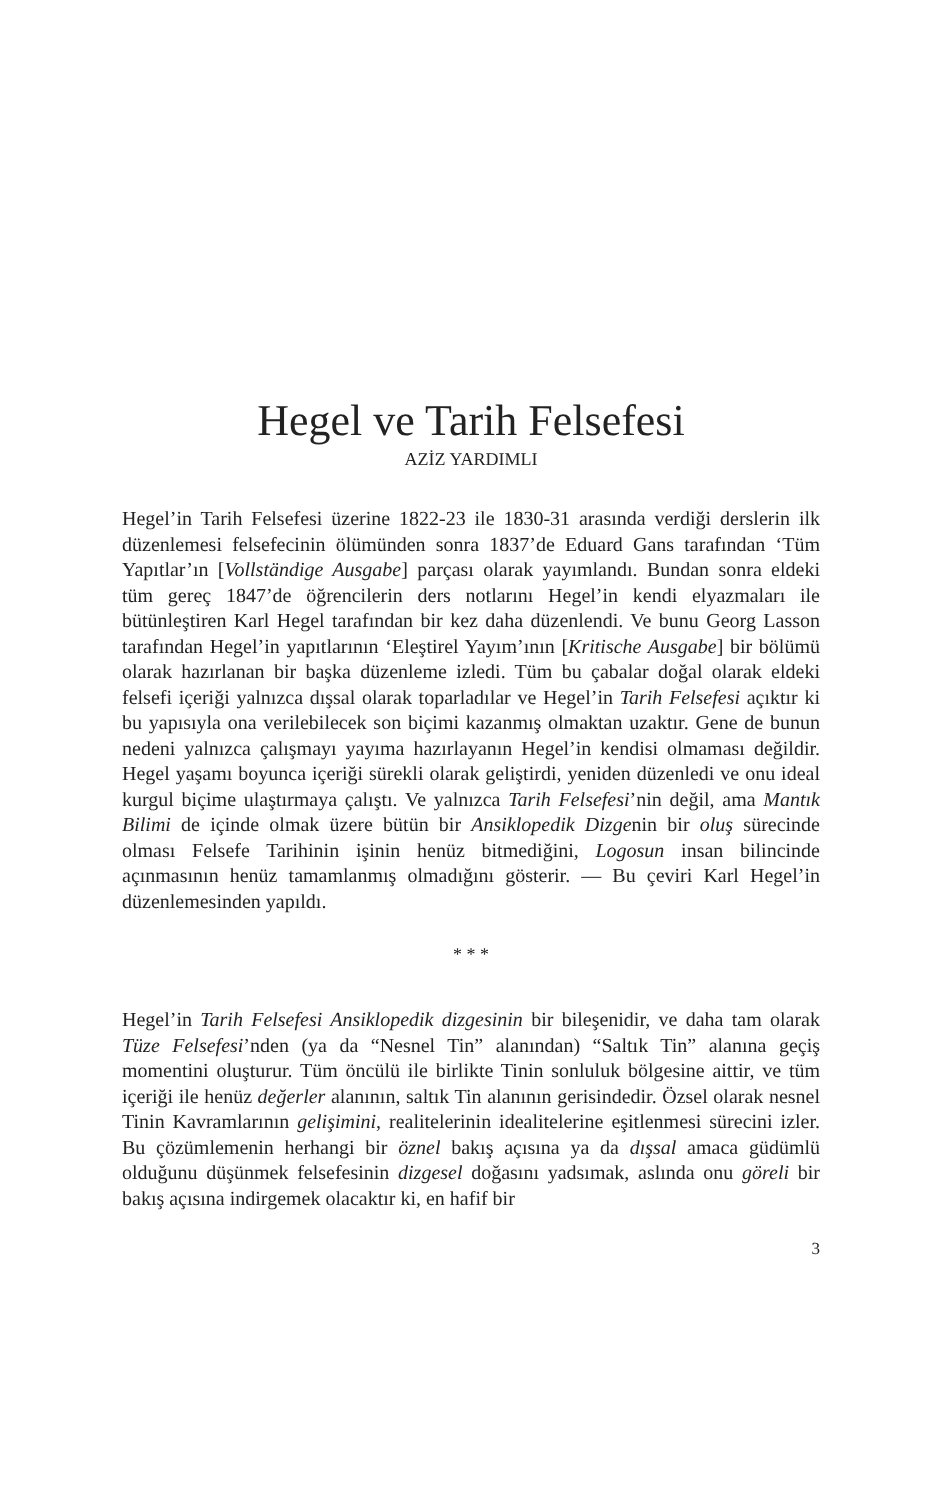Hegel ve Tarih Felsefesi
AZİZ YARDIMLI
Hegel’in Tarih Felsefesi üzerine 1822-23 ile 1830-31 arasında verdiği derslerin ilk düzenlemesi felsefecinin ölümünden sonra 1837’de Eduard Gans tarafından ‘Tüm Yapıtlar’ın [Vollständige Ausgabe] parçası olarak yayımlandı. Bundan sonra eldeki tüm gereç 1847’de öğrencilerin ders notlarını Hegel’in kendi elyazmaları ile bütünleştiren Karl Hegel tarafından bir kez daha düzenlendi. Ve bunu Georg Lasson tarafından Hegel’in yapıtlarının ‘Eleştirel Yayım’ının [Kritische Ausgabe] bir bölümü olarak hazırlanan bir başka düzenleme izledi. Tüm bu çabalar doğal olarak eldeki felsefi içeriği yalnızca dışsal olarak toparladılar ve Hegel’in Tarih Felsefesi açıktır ki bu yapısıyla ona verilebilecek son biçimi kazanmış olmaktan uzaktır. Gene de bunun nedeni yalnızca çalışmayı yayıma hazırlayanın Hegel’in kendisi olmaması değildir. Hegel yaşamı boyunca içeriği sürekli olarak geliştirdi, yeniden düzenledi ve onu ideal kurgul biçime ulaştırmaya çalıştı. Ve yalnızca Tarih Felsefesi’nin değil, ama Mantık Bilimi de içinde olmak üzere bütün bir Ansiklopedik Dizgenin bir oluş sürecinde olması Felsefe Tarihinin işinin henüz bitmediğini, Logosun insan bilincinde açınmasının henüz tamamlanmış olmadığını gösterir. — Bu çeviri Karl Hegel’in düzenlemesinden yapıldı.
* * *
Hegel’in Tarih Felsefesi Ansiklopedik dizgesinin bir bileşenidir, ve daha tam olarak Tüze Felsefesi’nden (ya da “Nesnel Tin” alanından) “Saltık Tin” alanına geçiş momentini oluşturur. Tüm öncülü ile birlikte Tinin sonluluk bölgesine aittir, ve tüm içeriği ile henüz değerler alanının, saltık Tin alanının gerisindedir. Özsel olarak nesnel Tinin Kavramlarının gelişimini, realitelerinin idealitelerine eşitlenmesi sürecini izler. Bu çözümlemenin herhangi bir öznel bakış açısına ya da dışsal amaca güdümlü olduğunu düşünmek felsefesinin dizgesel doğasını yadsımak, aslında onu göreli bir bakış açısına indirgemek olacaktır ki, en hafif bir
3